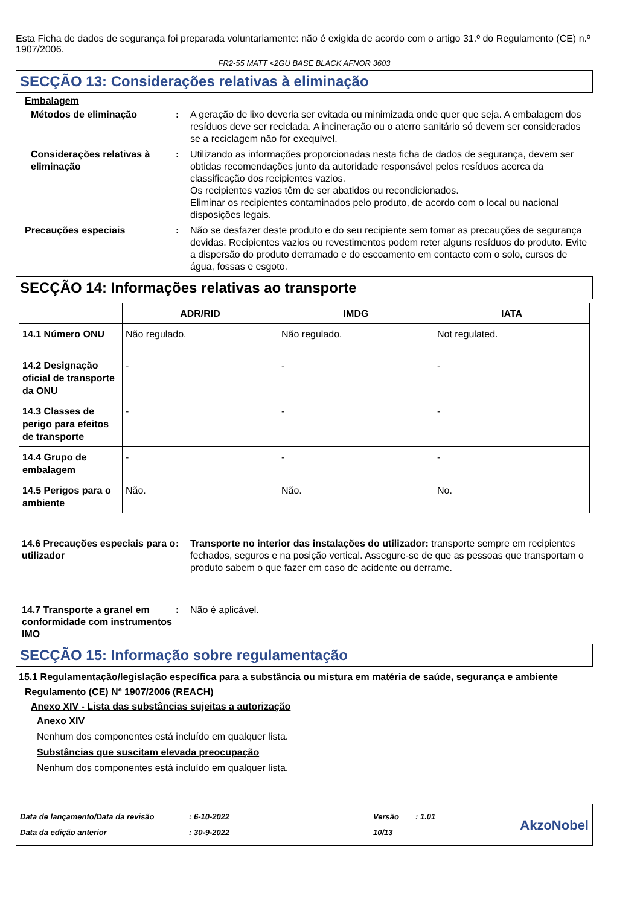Esta Ficha de dados de segurança foi preparada voluntariamente: não é exigida de acordo com o artigo 31.º do Regulamento (CE) n.º 1907/2006.
FR2-55 MATT <2GU BASE BLACK AFNOR 3603
SECÇÃO 13: Considerações relativas à eliminação
Embalagem
Métodos de eliminação : A geração de lixo deveria ser evitada ou minimizada onde quer que seja. A embalagem dos resíduos deve ser reciclada. A incineração ou o aterro sanitário só devem ser considerados se a reciclagem não for exequível.
Considerações relativas à eliminação
: Utilizando as informações proporcionadas nesta ficha de dados de segurança, devem ser obtidas recomendações junto da autoridade responsável pelos resíduos acerca da classificação dos recipientes vazios.
Os recipientes vazios têm de ser abatidos ou recondicionados.
Eliminar os recipientes contaminados pelo produto, de acordo com o local ou nacional disposições legais.
Precauções especiais : Não se desfazer deste produto e do seu recipiente sem tomar as precauções de segurança devidas. Recipientes vazios ou revestimentos podem reter alguns resíduos do produto. Evite a dispersão do produto derramado e do escoamento em contacto com o solo, cursos de água, fossas e esgoto.
SECÇÃO 14: Informações relativas ao transporte
| | ADR/RID | IMDG | IATA |
| --- | --- | --- | --- |
| 14.1 Número ONU | Não regulado. | Não regulado. | Not regulated. |
| 14.2 Designação oficial de transporte da ONU | - | - | - |
| 14.3 Classes de perigo para efeitos de transporte | - | - | - |
| 14.4 Grupo de embalagem | - | - | - |
| 14.5 Perigos para o ambiente | Não. | Não. | No. |
14.6 Precauções especiais para o utilizador
: Transporte no interior das instalações do utilizador: transporte sempre em recipientes fechados, seguros e na posição vertical. Assegure-se de que as pessoas que transportam o produto sabem o que fazer em caso de acidente ou derrame.
14.7 Transporte a granel em conformidade com instrumentos IMO
: Não é aplicável.
SECÇÃO 15: Informação sobre regulamentação
15.1 Regulamentação/legislação específica para a substância ou mistura em matéria de saúde, segurança e ambiente
Regulamento (CE) Nº 1907/2006 (REACH)
Anexo XIV - Lista das substâncias sujeitas a autorização
Anexo XIV
Nenhum dos componentes está incluído em qualquer lista.
Substâncias que suscitam elevada preocupação
Nenhum dos componentes está incluído em qualquer lista.
Data de lançamento/Data da revisão
Data da edição anterior
: 6-10-2022
: 30-9-2022
Versão
10/13
: 1.01
AkzoNobel